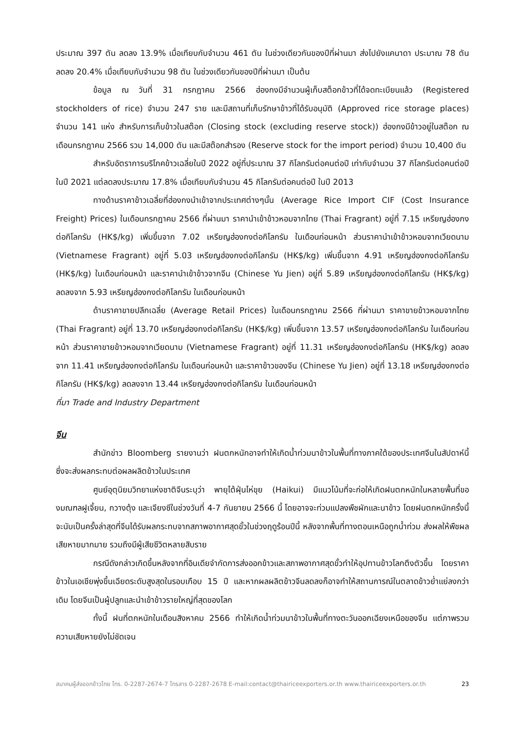ประมาณ 397 ตัน ลดลง 13.9% เมื่อเทียบกับจำนวน 461 ตัน ในช่วงเดียวกันของปีที่ผ่านมา ส่งไปยังแคนาดา ประมาณ 78 ตัน ลดลง 20.4% เมื่อเทียบกับจำนวน 98 ตัน ในช่วงเดียวกันของปีที่ผ่านมา เป็นต้น
ข้อมูล ณ วันที่ 31 กรกฎาคม 2566 ฮ่องกงมีจำนวนผู้เก็บสต็อกข้าวที่ได้จดทะเบียนแล้ว (Registered stockholders of rice) จำนวน 247 ราย และมีสถานที่เก็บรักษาข้าวที่ได้รับอนุมัติ (Approved rice storage places) จำนวน 141 แห่ง สำหรับการเก็บข้าวในสต๊อก (Closing stock (excluding reserve stock)) ฮ่องกงมีข้าวอยู่ในสต๊อก ณ เดือนกรกฎาคม 2566 รวม 14,000 ตัน และมีสต๊อกสำรอง (Reserve stock for the import period) จำนวน 10,400 ตัน
สำหรับอัตราการบริโภคข้าวเฉลี่ยในปี 2022 อยู่ที่ประมาณ 37 กิโลกรัมต่อคนต่อปี เท่ากับจำนวน 37 กิโลกรัมต่อคนต่อปี ในปี 2021 แต่ลดลงประมาณ 17.8% เมื่อเทียบกับจำนวน 45 กิโลกรัมต่อคนต่อปี ในปี 2013
ทางด้านราคาข้าวเฉลี่ยที่ฮ่องกงนำเข้าจากประเทศต่างๆนั้น (Average Rice Import CIF (Cost Insurance Freight) Prices) ในเดือนกรกฎาคม 2566 ที่ผ่านมา ราคานำเข้าข้าวหอมจากไทย (Thai Fragrant) อยู่ที่ 7.15 เหรียญฮ่องกงต่อกิโลกรัม (HK$/kg) เพิ่มขึ้นจาก 7.02 เหรียญฮ่องกงต่อกิโลกรัม ในเดือนก่อนหน้า ส่วนราคานำเข้าข้าวหอมจากเวียดนาม (Vietnamese Fragrant) อยู่ที่ 5.03 เหรียญฮ่องกงต่อกิโลกรัม (HK$/kg) เพิ่มขึ้นจาก 4.91 เหรียญฮ่องกงต่อกิโลกรัม (HK$/kg) ในเดือนก่อนหน้า และราคานำเข้าข้าวจากจีน (Chinese Yu Jien) อยู่ที่ 5.89 เหรียญฮ่องกงต่อกิโลกรัม (HK$/kg) ลดลงจาก 5.93 เหรียญฮ่องกงต่อกิโลกรัม ในเดือนก่อนหน้า
ด้านราคาขายปลีกเฉลี่ย (Average Retail Prices) ในเดือนกรกฎาคม 2566 ที่ผ่านมา ราคาขายข้าวหอมจากไทย (Thai Fragrant) อยู่ที่ 13.70 เหรียญฮ่องกงต่อกิโลกรัม (HK$/kg) เพิ่มขึ้นจาก 13.57 เหรียญฮ่องกงต่อกิโลกรัม ในเดือนก่อนหน้า ส่วนราคาขายข้าวหอมจากเวียดนาม (Vietnamese Fragrant) อยู่ที่ 11.31 เหรียญฮ่องกงต่อกิโลกรัม (HK$/kg) ลดลงจาก 11.41 เหรียญฮ่องกงต่อกิโลกรัม ในเดือนก่อนหน้า และราคาข้าวของจีน (Chinese Yu Jien) อยู่ที่ 13.18 เหรียญฮ่องกงต่อกิโลกรัม (HK$/kg) ลดลงจาก 13.44 เหรียญฮ่องกงต่อกิโลกรัม ในเดือนก่อนหน้า
ที่มา Trade and Industry Department
จีน
สำนักข่าว Bloomberg รายงานว่า ฝนตกหนักอาจทำให้เกิดน้ำท่วมนาข้าวในพื้นที่ทางภาคใต้ของประเทศจีนในสัปดาห์นี้ ซึ่งจะส่งผลกระทบต่อผลผลิตข้าวในประเทศ
ศูนย์อุตุนิยมวิทยาแห่งชาติจีนระบุว่า พายุไต้ฝุ่นไห่ขุย (Haikui) มีแนวโน้มที่จะก่อให้เกิดฝนตกหนักในหลายพื้นที่ของมณฑลฝูเจี้ยน, กวางตุ้ง และเจียงซีในช่วงวันที่ 4-7 กันยายน 2566 นี้ โดยอาจจะท่วมแปลงพืชผักและนาข้าว โดยฝนตกหนักครั้งนี้จะนับเป็นครั้งล่าสุดที่จีนได้รับผลกระทบจากสภาพอากาศสุดขั้วในช่วงฤดูร้อนปีนี้ หลังจากพื้นที่ทางตอนเหนือถูกน้ำท่วม ส่งผลให้พืชผลเสียหายมากมาย รวมถึงมีผู้เสียชีวิตหลายสิบราย
กรณีดังกล่าวเกิดขึ้นหลังจากที่อินเดียจำกัดการส่งออกข้าวและสภาพอากาศสุดขั้วทำให้อุปทานข้าวโลกตึงตัวขึ้น โดยราคาข้าวในเอเชียพุ่งขึ้นเฉียดระดับสูงสุดในรอบเกือบ 15 ปี และหากผลผลิตข้าวจีนลดลงก็อาจทำให้สถานการณ์ในตลาดข้าวย่ำแย่ลงกว่าเดิม โดยจีนเป็นผู้ปลูกและนำเข้าข้าวรายใหญ่ที่สุดของโลก
ทั้งนี้ ฝนที่ตกหนักในเดือนสิงหาคม 2566 ทำให้เกิดน้ำท่วมนาข้าวในพื้นที่ทางตะวันออกเฉียงเหนือของจีน แต่ภาพรวมความเสียหายยังไม่ชัดเจน
สมาคมผู้ส่งออกข้าวไทย โทร. 0-2287-2674-7 โทรสาร 0-2287-2678 E-mail:contact@thairiceexporters.or.th www.thairiceexporters.or.th 23